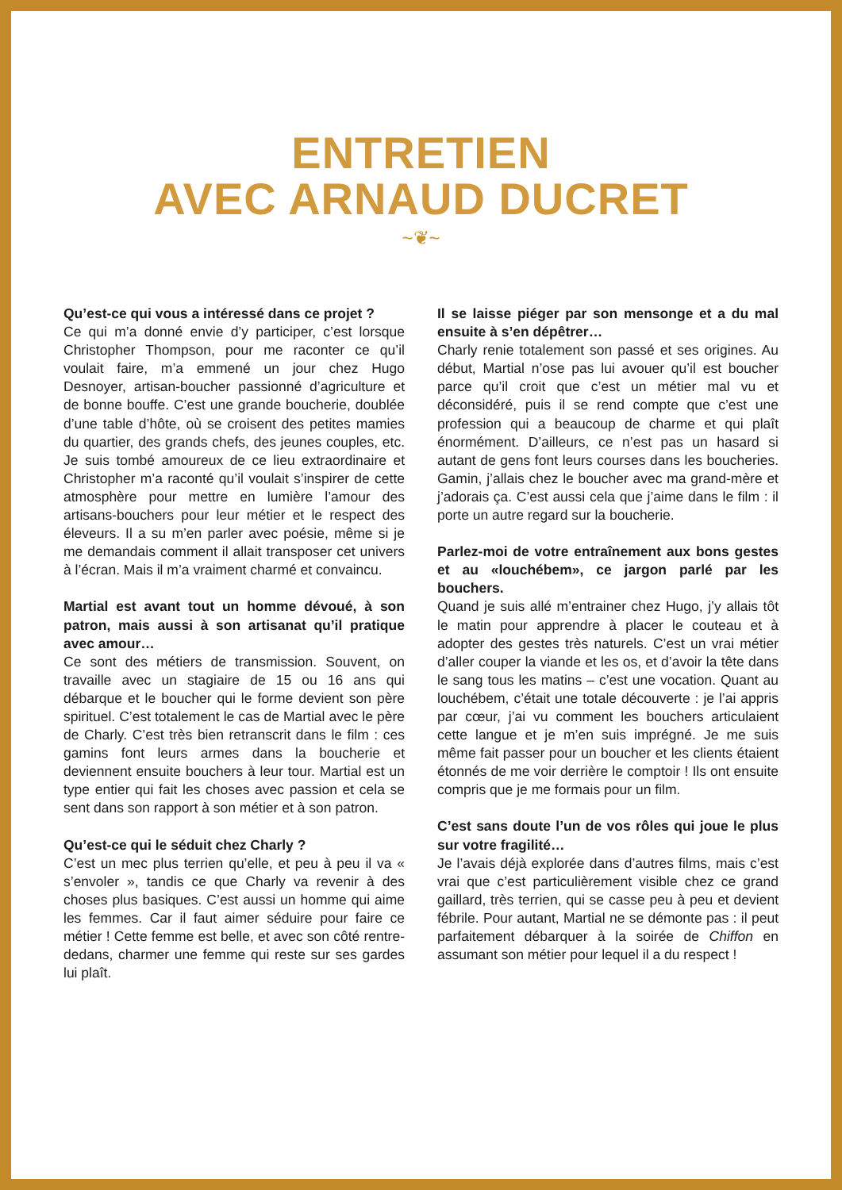ENTRETIEN
AVEC ARNAUD DUCRET
~❦~
Qu’est-ce qui vous a intéressé dans ce projet ?
Ce qui m’a donné envie d’y participer, c’est lorsque Christopher Thompson, pour me raconter ce qu’il voulait faire, m’a emmené un jour chez Hugo Desnoyer, artisan-boucher passionné d’agriculture et de bonne bouffe. C’est une grande boucherie, doublée d’une table d’hôte, où se croisent des petites mamies du quartier, des grands chefs, des jeunes couples, etc. Je suis tombé amoureux de ce lieu extraordinaire et Christopher m’a raconté qu’il voulait s’inspirer de cette atmosphère pour mettre en lumière l’amour des artisans-bouchers pour leur métier et le respect des éleveurs. Il a su m’en parler avec poésie, même si je me demandais comment il allait transposer cet univers à l’écran. Mais il m’a vraiment charmé et convaincu.
Martial est avant tout un homme dévoué, à son patron, mais aussi à son artisanat qu’il pratique avec amour…
Ce sont des métiers de transmission. Souvent, on travaille avec un stagiaire de 15 ou 16 ans qui débarque et le boucher qui le forme devient son père spirituel. C’est totalement le cas de Martial avec le père de Charly. C’est très bien retranscrit dans le film : ces gamins font leurs armes dans la boucherie et deviennent ensuite bouchers à leur tour. Martial est un type entier qui fait les choses avec passion et cela se sent dans son rapport à son métier et à son patron.
Qu’est-ce qui le séduit chez Charly ?
C’est un mec plus terrien qu’elle, et peu à peu il va « s’envoler », tandis ce que Charly va revenir à des choses plus basiques. C’est aussi un homme qui aime les femmes. Car il faut aimer séduire pour faire ce métier ! Cette femme est belle, et avec son côté rentre-dedans, charmer une femme qui reste sur ses gardes lui plaît.
Il se laisse piéger par son mensonge et a du mal ensuite à s’en dépêtrer…
Charly renie totalement son passé et ses origines. Au début, Martial n’ose pas lui avouer qu’il est boucher parce qu’il croit que c’est un métier mal vu et déconsidéré, puis il se rend compte que c’est une profession qui a beaucoup de charme et qui plaît énormément. D’ailleurs, ce n’est pas un hasard si autant de gens font leurs courses dans les boucheries. Gamin, j’allais chez le boucher avec ma grand-mère et j’adorais ça. C’est aussi cela que j’aime dans le film : il porte un autre regard sur la boucherie.
Parlez-moi de votre entraînement aux bons gestes et au «louchébem», ce jargon parlé par les bouchers.
Quand je suis allé m’entrainer chez Hugo, j’y allais tôt le matin pour apprendre à placer le couteau et à adopter des gestes très naturels. C’est un vrai métier d’aller couper la viande et les os, et d’avoir la tête dans le sang tous les matins – c’est une vocation. Quant au louchébem, c’était une totale découverte : je l’ai appris par cœur, j’ai vu comment les bouchers articulaient cette langue et je m’en suis imprégné. Je me suis même fait passer pour un boucher et les clients étaient étonnés de me voir derrière le comptoir ! Ils ont ensuite compris que je me formais pour un film.
C’est sans doute l’un de vos rôles qui joue le plus sur votre fragilité…
Je l’avais déjà explorée dans d’autres films, mais c’est vrai que c’est particulièrement visible chez ce grand gaillard, très terrien, qui se casse peu à peu et devient fébrile. Pour autant, Martial ne se démonte pas : il peut parfaitement débarquer à la soirée de Chiffon en assumant son métier pour lequel il a du respect !